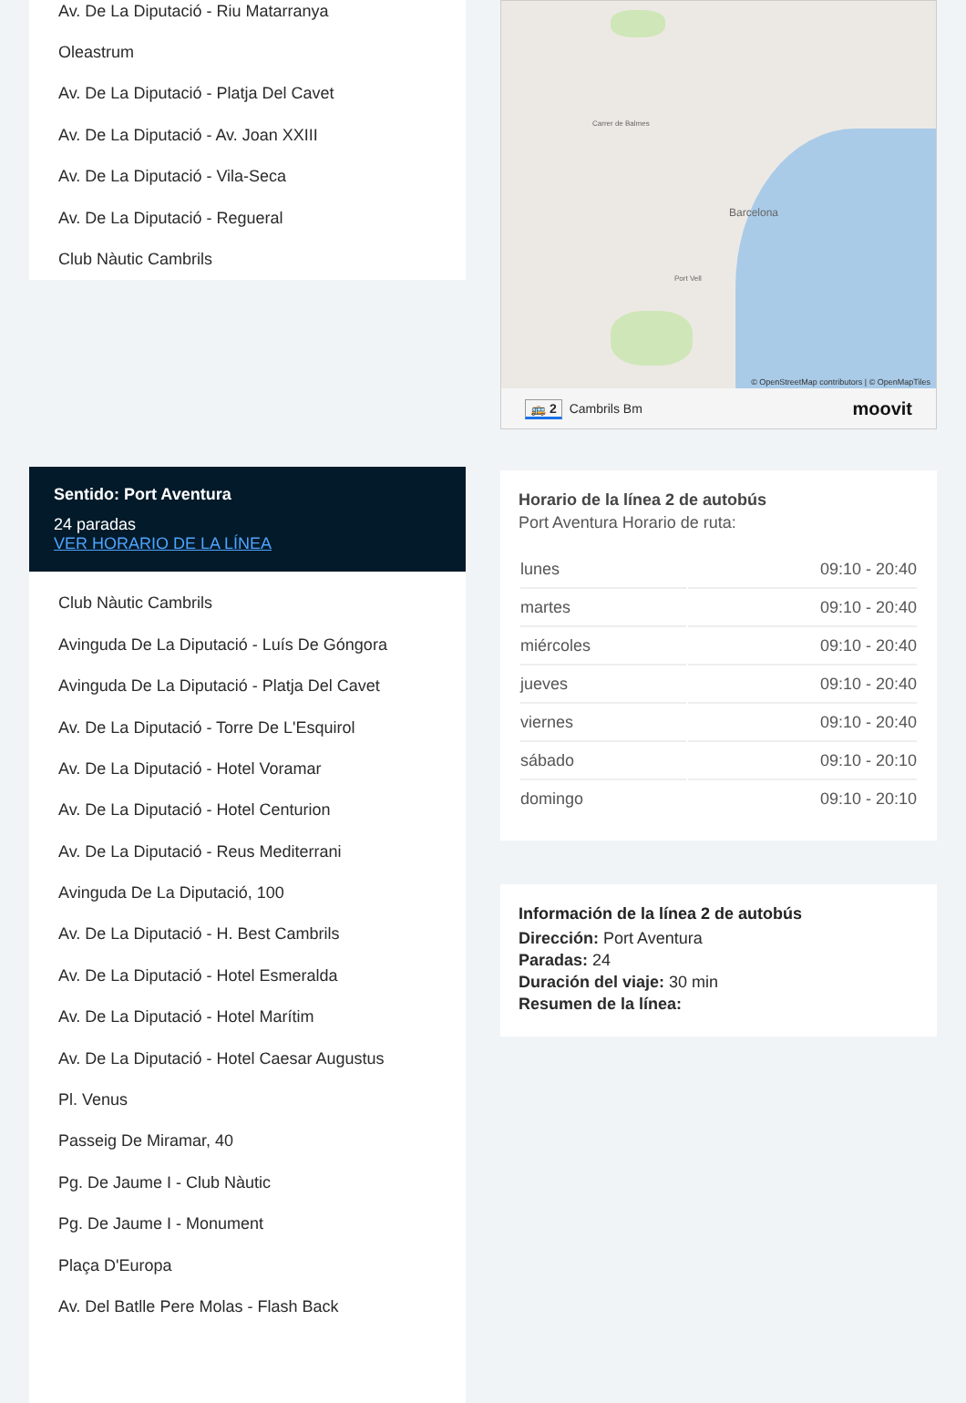Av. De La Diputació - Riu Matarranya
Oleastrum
Av. De La Diputació - Platja Del Cavet
Av. De La Diputació - Av. Joan XXIII
Av. De La Diputació - Vila-Seca
Av. De La Diputació - Regueral
Club Nàutic Cambrils
Sentido: Port Aventura
24 paradas
VER HORARIO DE LA LÍNEA
Club Nàutic Cambrils
Avinguda De La Diputació - Luís De Góngora
Avinguda De La Diputació - Platja Del Cavet
Av. De La Diputació - Torre De L'Esquirol
Av. De La Diputació - Hotel Voramar
Av. De La Diputació - Hotel Centurion
Av. De La Diputació - Reus Mediterrani
Avinguda De La Diputació, 100
Av. De La Diputació - H. Best Cambrils
Av. De La Diputació - Hotel Esmeralda
Av. De La Diputació - Hotel Marítim
Av. De La Diputació - Hotel Caesar Augustus
Pl. Venus
Passeig De Miramar, 40
Pg. De Jaume I - Club Nàutic
Pg. De Jaume I - Monument
Plaça D'Europa
Av. Del Batlle Pere Molas - Flash Back
Barcelona
Carrer de Balmes
Port Vell
© OpenStreetMap contributors | © OpenMapTiles
🚌 2 Cambrils Bm moovit
Horario de la línea 2 de autobús
Port Aventura Horario de ruta:
| lunes | 09:10 - 20:40 |
| martes | 09:10 - 20:40 |
| miércoles | 09:10 - 20:40 |
| jueves | 09:10 - 20:40 |
| viernes | 09:10 - 20:40 |
| sábado | 09:10 - 20:10 |
| domingo | 09:10 - 20:10 |
Información de la línea 2 de autobús
Dirección: Port Aventura
Paradas: 24
Duración del viaje: 30 min
Resumen de la línea: